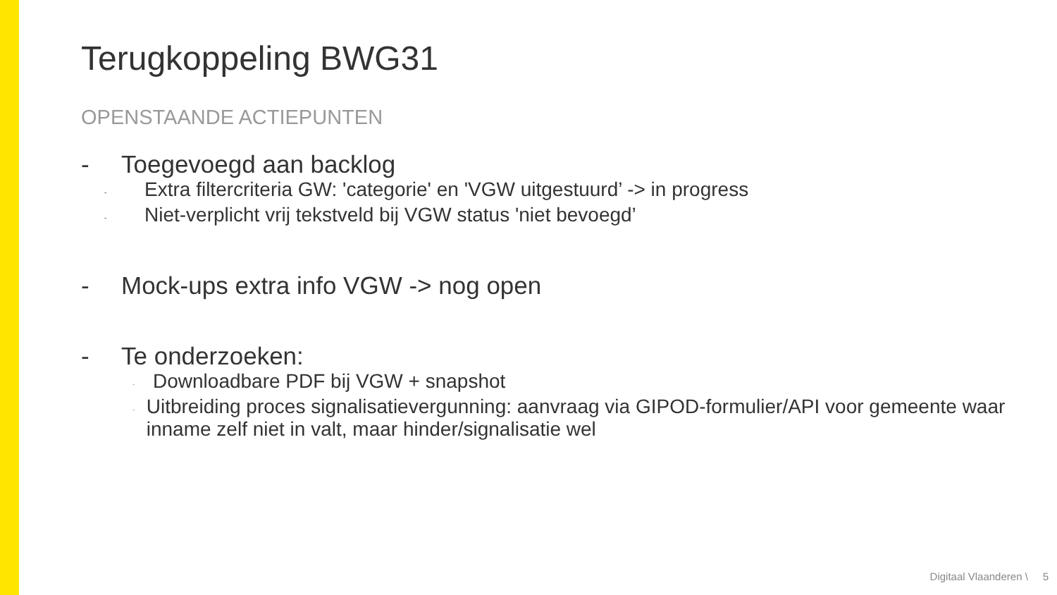Terugkoppeling BWG31
OPENSTAANDE ACTIEPUNTEN
- Toegevoegd aan backlog
- Extra filtercriteria GW: 'categorie' en 'VGW uitgestuurd’ -> in progress
- Niet-verplicht vrij tekstveld bij VGW status 'niet bevoegd’
- Mock-ups extra info VGW -> nog open
- Te onderzoeken:
- Downloadbare PDF bij VGW + snapshot
- Uitbreiding proces signalisatievergunning: aanvraag via GIPOD-formulier/API voor gemeente waar inname zelf niet in valt, maar hinder/signalisatie wel
Digitaal Vlaanderen \ 5